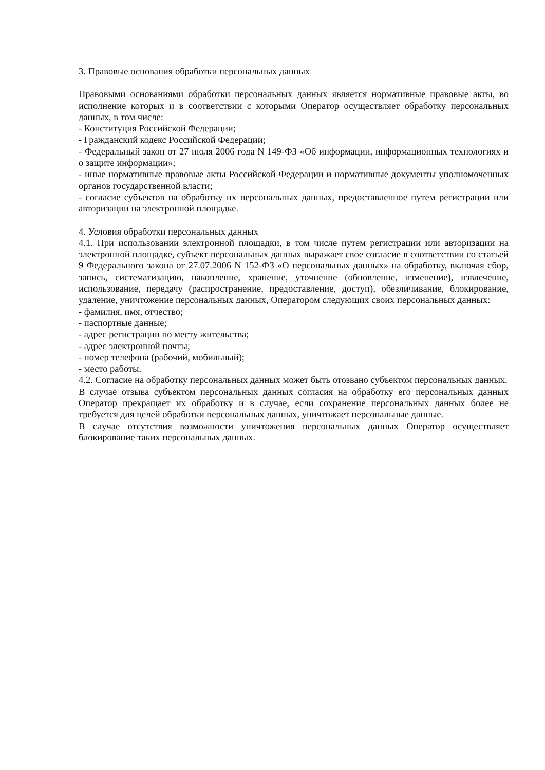3. Правовые основания обработки персональных данных
Правовыми основаниями обработки персональных данных является нормативные правовые акты, во исполнение которых и в соответствии с которыми Оператор осуществляет обработку персональных данных, в том числе:
- Конституция Российской Федерации;
- Гражданский кодекс Российской Федерации;
- Федеральный закон от 27 июля 2006 года N 149-ФЗ «Об информации, информационных технологиях и о защите информации»;
- иные нормативные правовые акты Российской Федерации и нормативные документы уполномоченных органов государственной власти;
- согласие субъектов на обработку их персональных данных, предоставленное путем регистрации или авторизации на электронной площадке.
4. Условия обработки персональных данных
4.1. При использовании электронной площадки, в том числе путем регистрации или авторизации на электронной площадке, субъект персональных данных выражает свое согласие в соответствии со статьей 9 Федерального закона от 27.07.2006 N 152-ФЗ «О персональных данных» на обработку, включая сбор, запись, систематизацию, накопление, хранение, уточнение (обновление, изменение), извлечение, использование, передачу (распространение, предоставление, доступ), обезличивание, блокирование, удаление, уничтожение персональных данных, Оператором следующих своих персональных данных:
- фамилия, имя, отчество;
- паспортные данные;
- адрес регистрации по месту жительства;
- адрес электронной почты;
- номер телефона (рабочий, мобильный);
- место работы.
4.2. Согласие на обработку персональных данных может быть отозвано субъектом персональных данных.
В случае отзыва субъектом персональных данных согласия на обработку его персональных данных Оператор прекращает их обработку и в случае, если сохранение персональных данных более не требуется для целей обработки персональных данных, уничтожает персональные данные.
В случае отсутствия возможности уничтожения персональных данных Оператор осуществляет блокирование таких персональных данных.